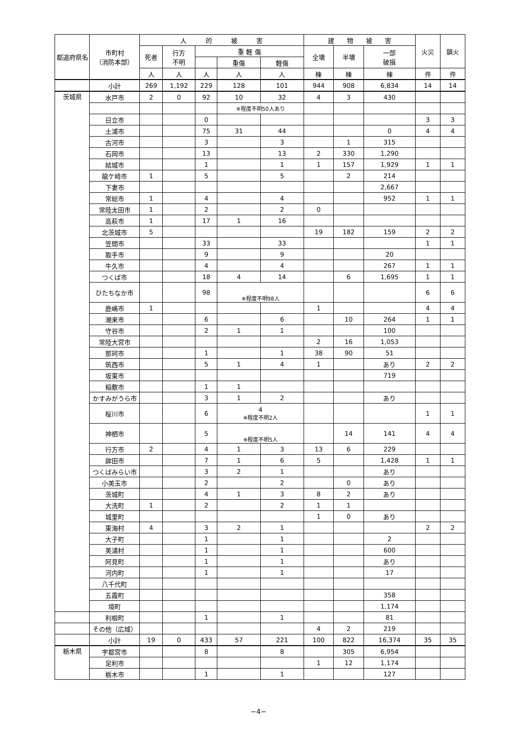| 都道府県名 | 市町村 （消防本部） | 人 的 被 害 | | | | | 建 物 被 害 | | | 火災 | 鎮火 |
| --- | --- | --- | --- | --- | --- | --- | --- | --- | --- | --- | --- |
| | | 死者 | 行方 不明 | 重 軽 傷 | | | 全壊 | 半壊 | 一部 破損 | | |
| | | | | | 重傷 | 軽傷 | | | | | |
| | | 人 | 人 | 人 | 人 | 人 | 棟 | 棟 | 棟 | 件 | 件 |
| | 小計 | 269 | 1,192 | 229 | 128 | 101 | 944 | 908 | 6,834 | 14 | 14 |
| 茨城県 | 水戸市 | 2 | 0 | 92 | 10 | 32 | 4 | 3 | 430 | | |
| | | | | | ※程度不明50人あり | | | | | | |
| | 日立市 | | | 0 | | | | | | 3 | 3 |
| | 土浦市 | | | 75 | 31 | 44 | | | 0 | 4 | 4 |
| | 古河市 | | | 3 | | 3 | | 1 | 315 | | |
| | 石岡市 | | | 13 | | 13 | 2 | 330 | 1,290 | | |
| | 結城市 | | | 1 | | 1 | 1 | 157 | 1,929 | 1 | 1 |
| | 龍ケ崎市 | 1 | | 5 | | 5 | | 2 | 214 | | |
| | 下妻市 | | | | | | | | 2,667 | | |
| | 常総市 | 1 | | 4 | | 4 | | | 952 | 1 | 1 |
| | 常陸太田市 | 1 | | 2 | | 2 | 0 | | | | |
| | 高萩市 | 1 | | 17 | 1 | 16 | | | | | |
| | 北茨城市 | 5 | | | | | 19 | 182 | 159 | 2 | 2 |
| | 笠間市 | | | 33 | | 33 | | | | 1 | 1 |
| | 取手市 | | | 9 | | 9 | | | 20 | | |
| | 牛久市 | | | 4 | | 4 | | | 267 | 1 | 1 |
| | つくば市 | | | 18 | 4 | 14 | | 6 | 1,695 | 1 | 1 |
| | ひたちなか市 | | | 98 | ※程度不明98人 | | | | | 6 | 6 |
| | 鹿嶋市 | 1 | | | | | 1 | | | 4 | 4 |
| | 潮来市 | | | 6 | | 6 | | 10 | 264 | 1 | 1 |
| | 守谷市 | | | 2 | 1 | 1 | | | 100 | | |
| | 常陸大宮市 | | | | | | 2 | 16 | 1,053 | | |
| | 那珂市 | | | 1 | | 1 | 38 | 90 | 51 | | |
| | 筑西市 | | | 5 | 1 | 4 | 1 | | あり | 2 | 2 |
| | 坂東市 | | | | | | | | 719 | | |
| | 稲敷市 | | | 1 | 1 | | | | | | |
| | かすみがうら市 | | | 3 | 1 | 2 | | | あり | | |
| | 桜川市 | | | 6 | 4 ※程度不明2人 | | | | | 1 | 1 |
| | 神栖市 | | | 5 | ※程度不明5人 | | | 14 | 141 | 4 | 4 |
| | 行方市 | 2 | | 4 | 1 | 3 | 13 | 6 | 229 | | |
| | 鉾田市 | | | 7 | 1 | 6 | 5 | | 1,428 | 1 | 1 |
| | つくばみらい市 | | | 3 | 2 | 1 | | | あり | | |
| | 小美玉市 | | | 2 | | 2 | | 0 | あり | | |
| | 茨城町 | | | 4 | 1 | 3 | 8 | 2 | あり | | |
| | 大洗町 | 1 | | 2 | | 2 | 1 | 1 | | | |
| | 城里町 | | | | | | 1 | 0 | あり | | |
| | 東海村 | 4 | | 3 | 2 | 1 | | | | 2 | 2 |
| | 大子町 | | | 1 | | 1 | | | 2 | | |
| | 美浦村 | | | 1 | | 1 | | | 600 | | |
| | 阿見町 | | | 1 | | 1 | | | あり | | |
| | 河内町 | | | 1 | | 1 | | | 17 | | |
| | 八千代町 | | | | | | | | | | |
| | 五霞町 | | | | | | | | 358 | | |
| | 境町 | | | | | | | | 1,174 | | |
| | 利根町 | | | 1 | | 1 | | | 81 | | |
| | その他（広域） | | | | | | 4 | 2 | 219 | | |
| | 小計 | 19 | 0 | 433 | 57 | 221 | 100 | 822 | 16,374 | 35 | 35 |
| 栃木県 | 宇都宮市 | | | 8 | | 8 | | 305 | 6,954 | | |
| | 足利市 | | | | | | 1 | 12 | 1,174 | | |
| | 栃木市 | | | 1 | | 1 | | | 127 | | |
−4−